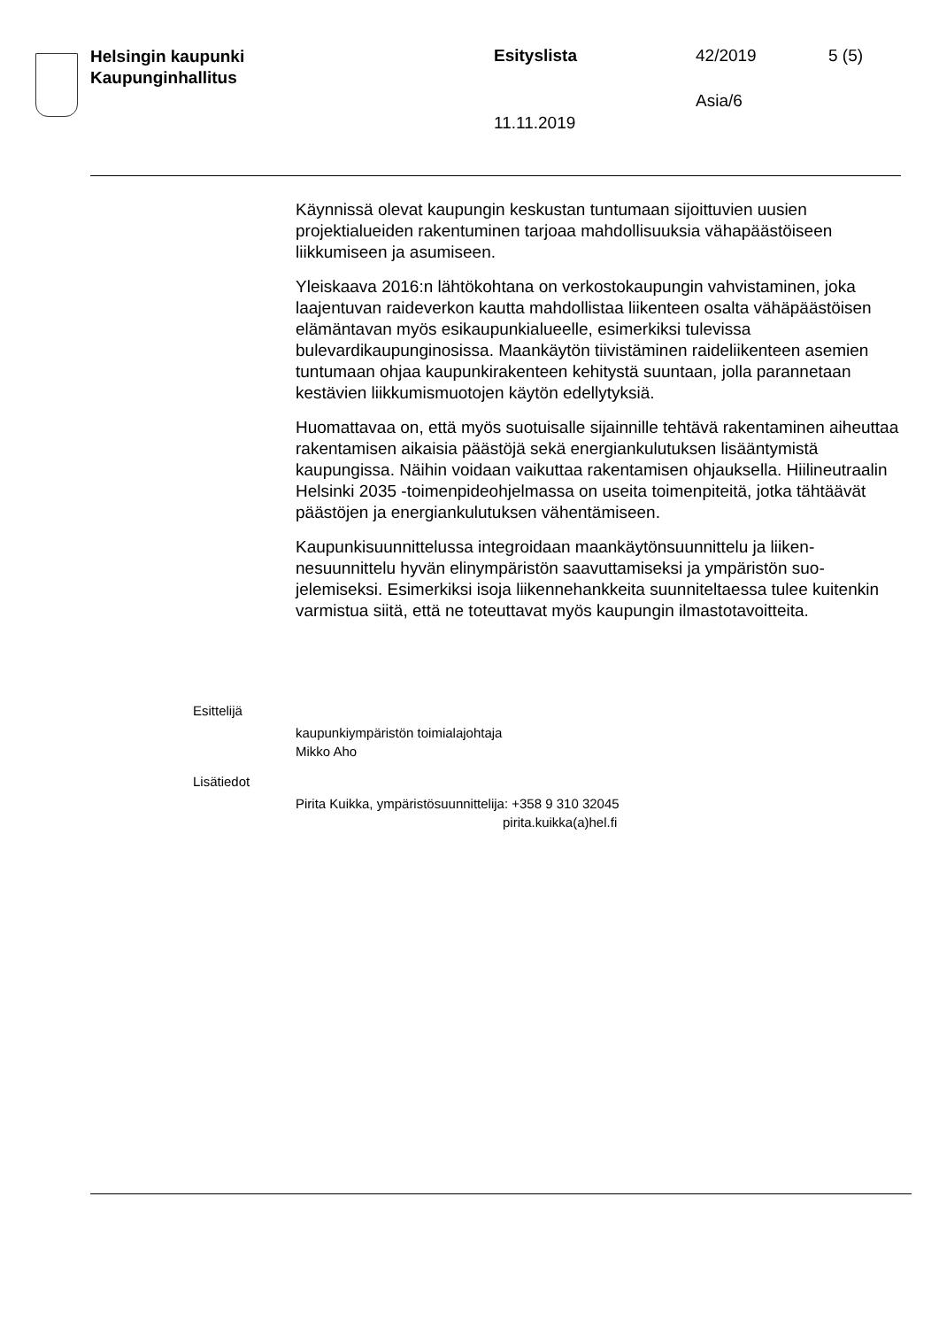Helsingin kaupunki
Kaupunginhallitus
Esityslista 42/2019 5 (5)
Asia/6
11.11.2019
Käynnissä olevat kaupungin keskustan tuntumaan sijoittuvien uusien projektialueiden rakentuminen tarjoaa mahdollisuuksia vähapäästöi­seen liikkumiseen ja asumiseen.
Yleiskaava 2016:n lähtökohtana on verkostokaupungin vahvistaminen, joka laajentuvan raideverkon kautta mahdollistaa liikenteen osalta vä­häpäästöisen elämäntavan myös esikaupunkialueelle, esimerkiksi tule­vissa bulevardikaupunginosissa. Maankäytön tiivistäminen raideliiken­teen asemien tuntumaan ohjaa kaupunkirakenteen kehitystä suuntaan, jolla parannetaan kestävien liikkumismuotojen käytön edellytyksiä.
Huomattavaa on, että myös suotuisalle sijainnille tehtävä rakentaminen aiheuttaa rakentamisen aikaisia päästöjä sekä energiankulutuksen li­sääntymistä kaupungissa. Näihin voidaan vaikuttaa rakentamisen oh­jauksella. Hiilineutraalin Helsinki 2035 -toimenpideohjelmassa on useita toimenpiteitä, jotka tähtäävät päästöjen ja energiankulutuksen vähen­tämiseen.
Kaupunkisuunnittelussa integroidaan maankäytönsuunnittelu ja liiken­nesuunnittelu hyvän elinympäristön saavuttamiseksi ja ympäristön suo­jelemiseksi. Esimerkiksi isoja liikennehankkeita suunniteltaessa tulee kuitenkin varmistua siitä, että ne toteuttavat myös kaupungin ilmastota­voitteita.
Esittelijä
kaupunkiympäristön toimialajohtaja
Mikko Aho
Lisätiedot
Pirita Kuikka, ympäristösuunnittelija: +358 9 310 32045
pirita.kuikka(a)hel.fi